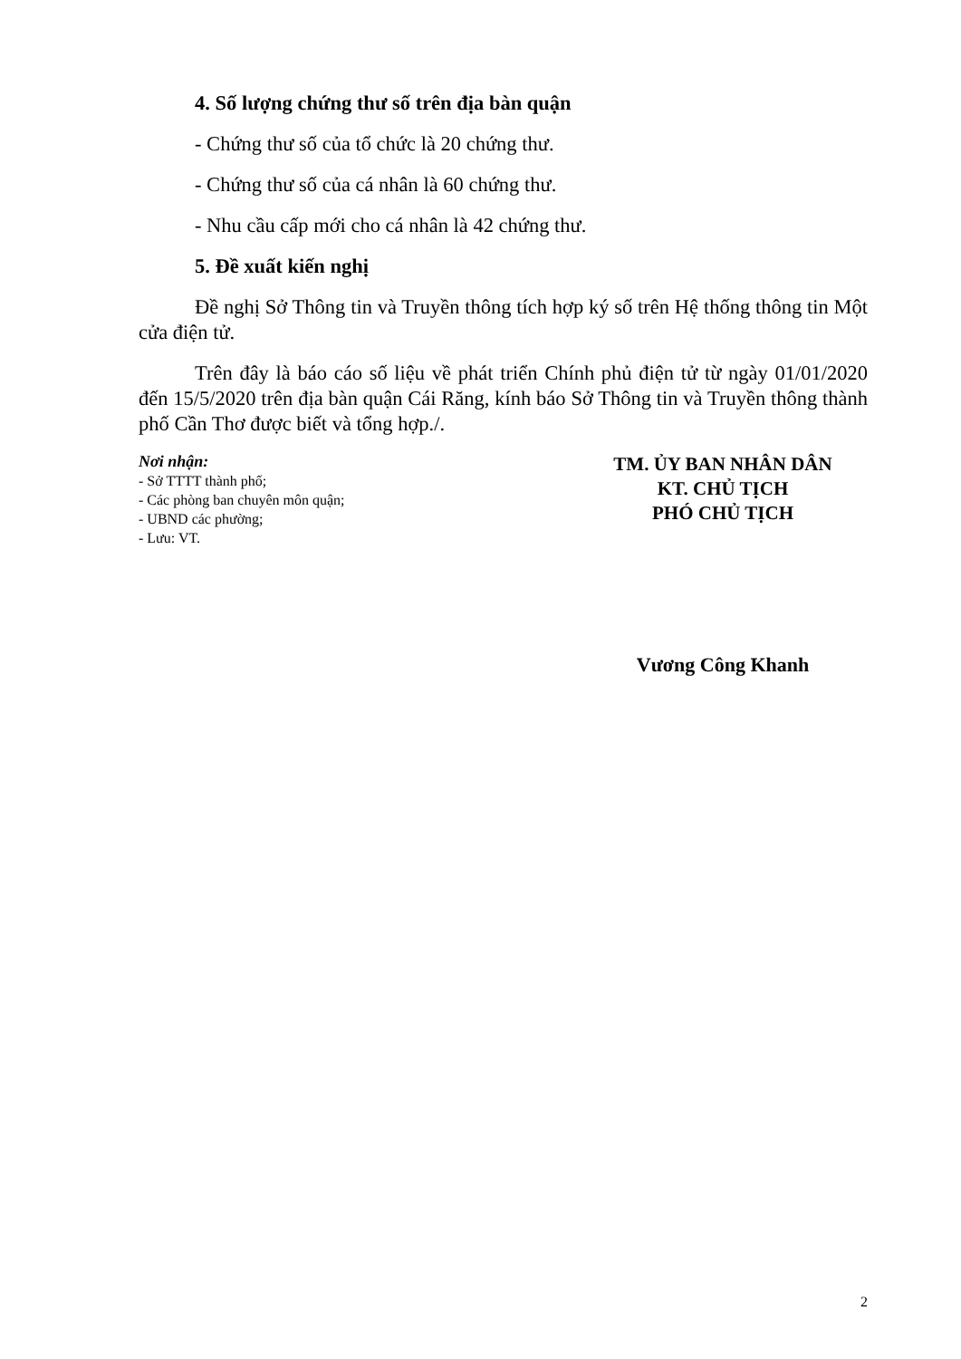4. Số lượng chứng thư số trên địa bàn quận
- Chứng thư số của tổ chức là 20 chứng thư.
- Chứng thư số của cá nhân là 60 chứng thư.
- Nhu cầu cấp mới cho cá nhân là 42 chứng thư.
5. Đề xuất kiến nghị
Đề nghị Sở Thông tin và Truyền thông tích hợp ký số trên Hệ thống thông tin Một cửa điện tử.
Trên đây là báo cáo số liệu về phát triển Chính phủ điện tử từ ngày 01/01/2020 đến 15/5/2020 trên địa bàn quận Cái Răng, kính báo Sở Thông tin và Truyền thông thành phố Cần Thơ được biết và tổng hợp./.
Nơi nhận:
- Sở TTTT thành phố;
- Các phòng ban chuyên môn quận;
- UBND các phường;
- Lưu: VT.
TM. ỦY BAN NHÂN DÂN
KT. CHỦ TỊCH
PHÓ CHỦ TỊCH
Vương Công Khanh
2